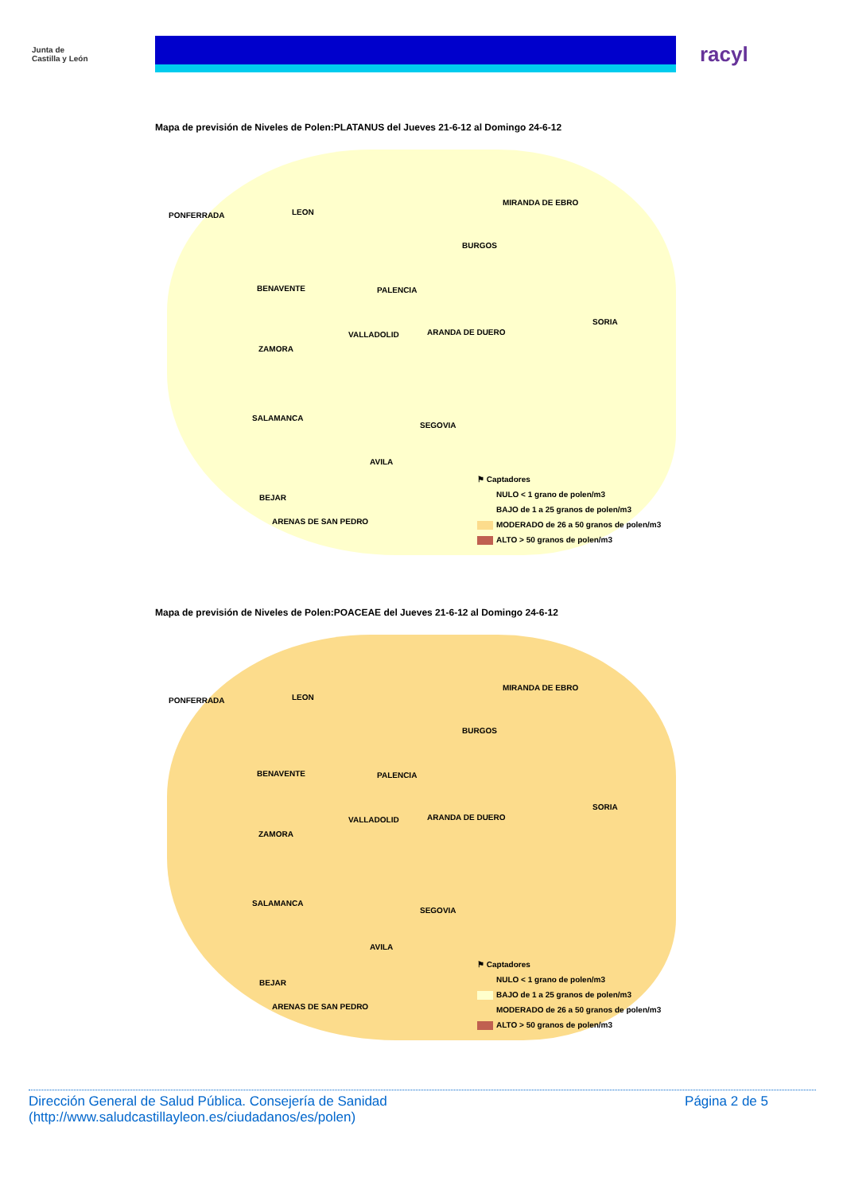Junta de
Castilla y León
racyl
Mapa de previsión de Niveles de Polen:PLATANUS del Jueves 21-6-12 al Domingo 24-6-12
PONFERRADA LEON
MIRANDA DE EBRO
BURGOS
BENAVENTE PALENCIA
SORIA
VALLADOLID ARANDA DE DUERO
ZAMORA
SALAMANCA
SEGOVIA
AVILA
BEJAR
ARENAS DE SAN PEDRO
⚑ Captadores
NULO < 1 grano de polen/m3
BAJO de 1 a 25 granos de polen/m3
MODERADO de 26 a 50 granos de polen/m3
ALTO > 50 granos de polen/m3
Mapa de previsión de Niveles de Polen:POACEAE del Jueves 21-6-12 al Domingo 24-6-12
PONFERRADA LEON
MIRANDA DE EBRO
BURGOS
BENAVENTE PALENCIA
SORIA
VALLADOLID ARANDA DE DUERO
ZAMORA
SALAMANCA
SEGOVIA
AVILA
BEJAR
ARENAS DE SAN PEDRO
⚑ Captadores
NULO < 1 grano de polen/m3
BAJO de 1 a 25 granos de polen/m3
MODERADO de 26 a 50 granos de polen/m3
ALTO > 50 granos de polen/m3
Dirección General de Salud Pública. Consejería de Sanidad
(http://www.saludcastillayleon.es/ciudadanos/es/polen)
Página 2 de 5